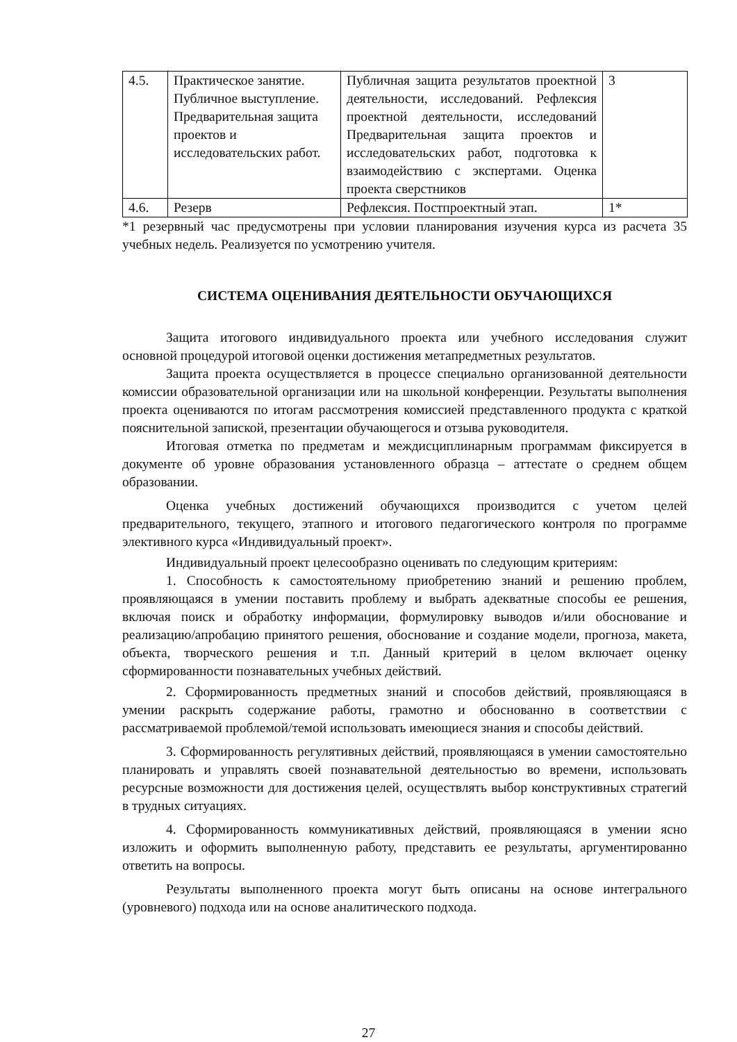| 4.5. | Практическое занятие. Публичное выступление. Предварительная защита проектов и исследовательских работ. | Публичная защита результатов проектной деятельности, исследований. Рефлексия проектной деятельности, исследований Предварительная защита проектов и исследовательских работ, подготовка к взаимодействию с экспертами. Оценка проекта сверстников | 3 |
| 4.6. | Резерв | Рефлексия. Постпроектный этап. | 1* |
*1 резервный час предусмотрены при условии планирования изучения курса из расчета 35 учебных недель. Реализуется по усмотрению учителя.
СИСТЕМА ОЦЕНИВАНИЯ ДЕЯТЕЛЬНОСТИ ОБУЧАЮЩИХСЯ
Защита итогового индивидуального проекта или учебного исследования служит основной процедурой итоговой оценки достижения метапредметных результатов.
Защита проекта осуществляется в процессе специально организованной деятельности комиссии образовательной организации или на школьной конференции. Результаты выполнения проекта оцениваются по итогам рассмотрения комиссией представленного продукта с краткой пояснительной запиской, презентации обучающегося и отзыва руководителя.
Итоговая отметка по предметам и междисциплинарным программам фиксируется в документе об уровне образования установленного образца – аттестате о среднем общем образовании.
Оценка учебных достижений обучающихся производится с учетом целей предварительного, текущего, этапного и итогового педагогического контроля по программе элективного курса «Индивидуальный проект».
Индивидуальный проект целесообразно оценивать по следующим критериям:
1. Способность к самостоятельному приобретению знаний и решению проблем, проявляющаяся в умении поставить проблему и выбрать адекватные способы ее решения, включая поиск и обработку информации, формулировку выводов и/или обоснование и реализацию/апробацию принятого решения, обоснование и создание модели, прогноза, макета, объекта, творческого решения и т.п. Данный критерий в целом включает оценку сформированности познавательных учебных действий.
2. Сформированность предметных знаний и способов действий, проявляющаяся в умении раскрыть содержание работы, грамотно и обоснованно в соответствии с рассматриваемой проблемой/темой использовать имеющиеся знания и способы действий.
3. Сформированность регулятивных действий, проявляющаяся в умении самостоятельно планировать и управлять своей познавательной деятельностью во времени, использовать ресурсные возможности для достижения целей, осуществлять выбор конструктивных стратегий в трудных ситуациях.
4. Сформированность коммуникативных действий, проявляющаяся в умении ясно изложить и оформить выполненную работу, представить ее результаты, аргументированно ответить на вопросы.
Результаты выполненного проекта могут быть описаны на основе интегрального (уровневого) подхода или на основе аналитического подхода.
27